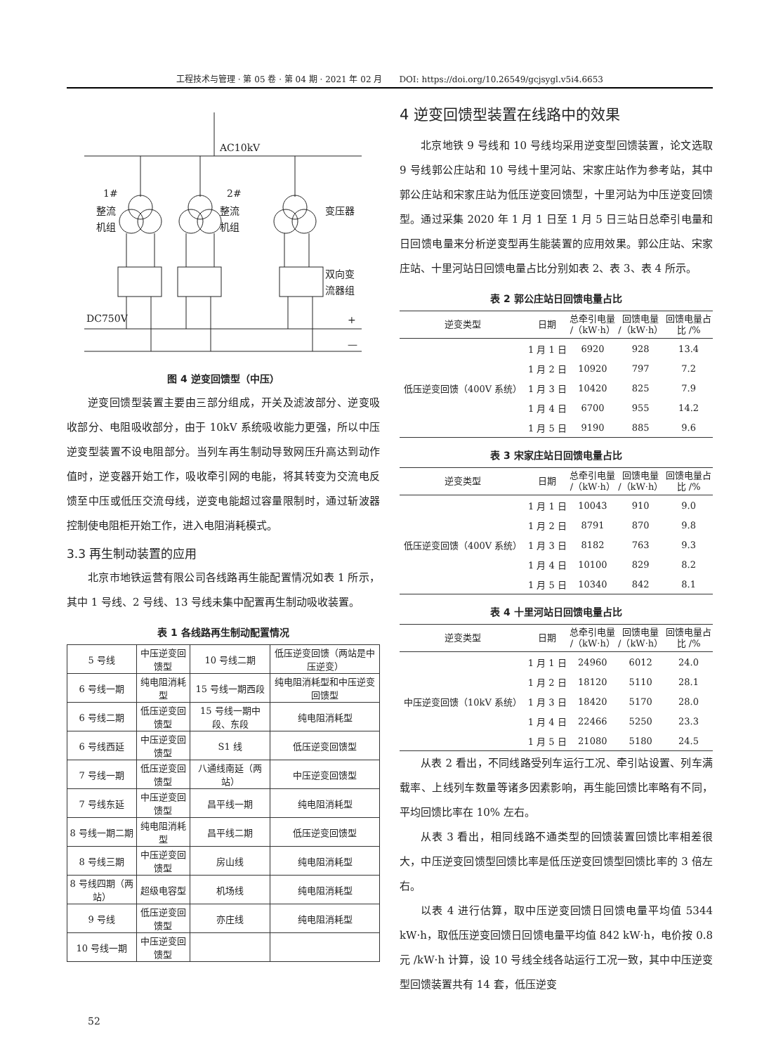工程技术与管理 · 第 05 卷 · 第 04 期 · 2021 年 02 月　　DOI: https://doi.org/10.26549/gcjsygl.v5i4.6653
AC10kV
DC750V
+
—
1#
整流
机组
2#
整流
机组
变压器
双向变
流器组
图 4 逆变回馈型（中压）
逆变回馈型装置主要由三部分组成，开关及滤波部分、逆变吸收部分、电阻吸收部分，由于 10kV 系统吸收能力更强，所以中压逆变型装置不设电阻部分。当列车再生制动导致网压升高达到动作值时，逆变器开始工作，吸收牵引网的电能，将其转变为交流电反馈至中压或低压交流母线，逆变电能超过容量限制时，通过斩波器控制使电阻柜开始工作，进入电阻消耗模式。
3.3 再生制动装置的应用
北京市地铁运营有限公司各线路再生能配置情况如表 1 所示，其中 1 号线、2 号线、13 号线未集中配置再生制动吸收装置。
表 1 各线路再生制动配置情况
| 5 号线 | 中压逆变回馈型 | 10 号线二期 | 低压逆变回馈（两站是中压逆变） |
| 6 号线一期 | 纯电阻消耗型 | 15 号线一期西段 | 纯电阻消耗型和中压逆变回馈型 |
| 6 号线二期 | 低压逆变回馈型 | 15 号线一期中段、东段 | 纯电阻消耗型 |
| 6 号线西延 | 中压逆变回馈型 | S1 线 | 低压逆变回馈型 |
| 7 号线一期 | 低压逆变回馈型 | 八通线南延（两站） | 中压逆变回馈型 |
| 7 号线东延 | 中压逆变回馈型 | 昌平线一期 | 纯电阻消耗型 |
| 8 号线一期二期 | 纯电阻消耗型 | 昌平线二期 | 低压逆变回馈型 |
| 8 号线三期 | 中压逆变回馈型 | 房山线 | 纯电阻消耗型 |
| 8 号线四期（两站） | 超级电容型 | 机场线 | 纯电阻消耗型 |
| 9 号线 | 低压逆变回馈型 | 亦庄线 | 纯电阻消耗型 |
| 10 号线一期 | 中压逆变回馈型 | | |
4 逆变回馈型装置在线路中的效果
北京地铁 9 号线和 10 号线均采用逆变型回馈装置，论文选取 9 号线郭公庄站和 10 号线十里河站、宋家庄站作为参考站，其中郭公庄站和宋家庄站为低压逆变回馈型，十里河站为中压逆变回馈型。通过采集 2020 年 1 月 1 日至 1 月 5 日三站日总牵引电量和日回馈电量来分析逆变型再生能装置的应用效果。郭公庄站、宋家庄站、十里河站日回馈电量占比分别如表 2、表 3、表 4 所示。
表 2 郭公庄站日回馈电量占比
| 逆变类型 | 日期 | 总牵引电量 /（kW·h） | 回馈电量 /（kW·h） | 回馈电量占 比 /% |
| --- | --- | --- | --- | --- |
| 低压逆变回馈（400V 系统） | 1 月 1 日 | 6920 | 928 | 13.4 |
| | 1 月 2 日 | 10920 | 797 | 7.2 |
| | 1 月 3 日 | 10420 | 825 | 7.9 |
| | 1 月 4 日 | 6700 | 955 | 14.2 |
| | 1 月 5 日 | 9190 | 885 | 9.6 |
表 3 宋家庄站日回馈电量占比
| 逆变类型 | 日期 | 总牵引电量 /（kW·h） | 回馈电量 /（kW·h） | 回馈电量占 比 /% |
| --- | --- | --- | --- | --- |
| 低压逆变回馈（400V 系统） | 1 月 1 日 | 10043 | 910 | 9.0 |
| | 1 月 2 日 | 8791 | 870 | 9.8 |
| | 1 月 3 日 | 8182 | 763 | 9.3 |
| | 1 月 4 日 | 10100 | 829 | 8.2 |
| | 1 月 5 日 | 10340 | 842 | 8.1 |
表 4 十里河站日回馈电量占比
| 逆变类型 | 日期 | 总牵引电量 /（kW·h） | 回馈电量 /（kW·h） | 回馈电量占 比 /% |
| --- | --- | --- | --- | --- |
| 中压逆变回馈（10kV 系统） | 1 月 1 日 | 24960 | 6012 | 24.0 |
| | 1 月 2 日 | 18120 | 5110 | 28.1 |
| | 1 月 3 日 | 18420 | 5170 | 28.0 |
| | 1 月 4 日 | 22466 | 5250 | 23.3 |
| | 1 月 5 日 | 21080 | 5180 | 24.5 |
从表 2 看出，不同线路受列车运行工况、牵引站设置、列车满载率、上线列车数量等诸多因素影响，再生能回馈比率略有不同，平均回馈比率在 10% 左右。
从表 3 看出，相同线路不通类型的回馈装置回馈比率相差很大，中压逆变回馈型回馈比率是低压逆变回馈型回馈比率的 3 倍左右。
以表 4 进行估算，取中压逆变回馈日回馈电量平均值 5344 kW·h，取低压逆变回馈日回馈电量平均值 842 kW·h，电价按 0.8 元 /kW·h 计算，设 10 号线全线各站运行工况一致，其中中压逆变型回馈装置共有 14 套，低压逆变
52